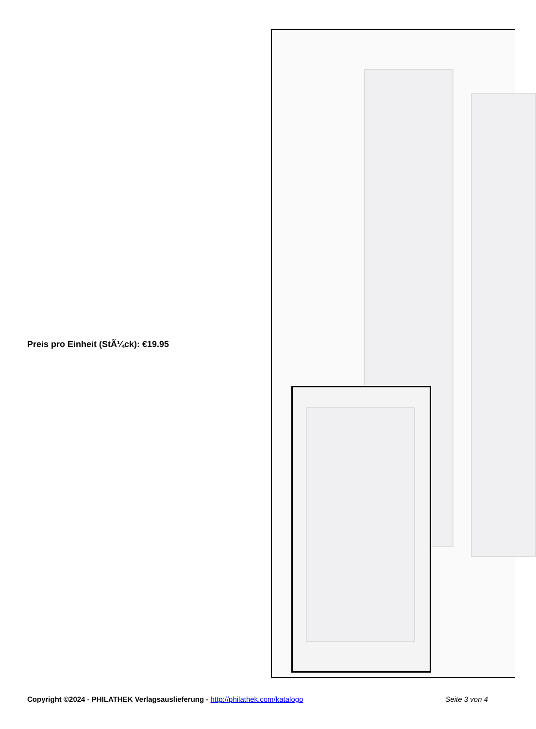Preis pro Einheit (StÃ¼ck): €19.95
Copyright ©2024 - PHILATHEK Verlagsauslieferung - http://philathek.com/katalogo Seite 3 von 4